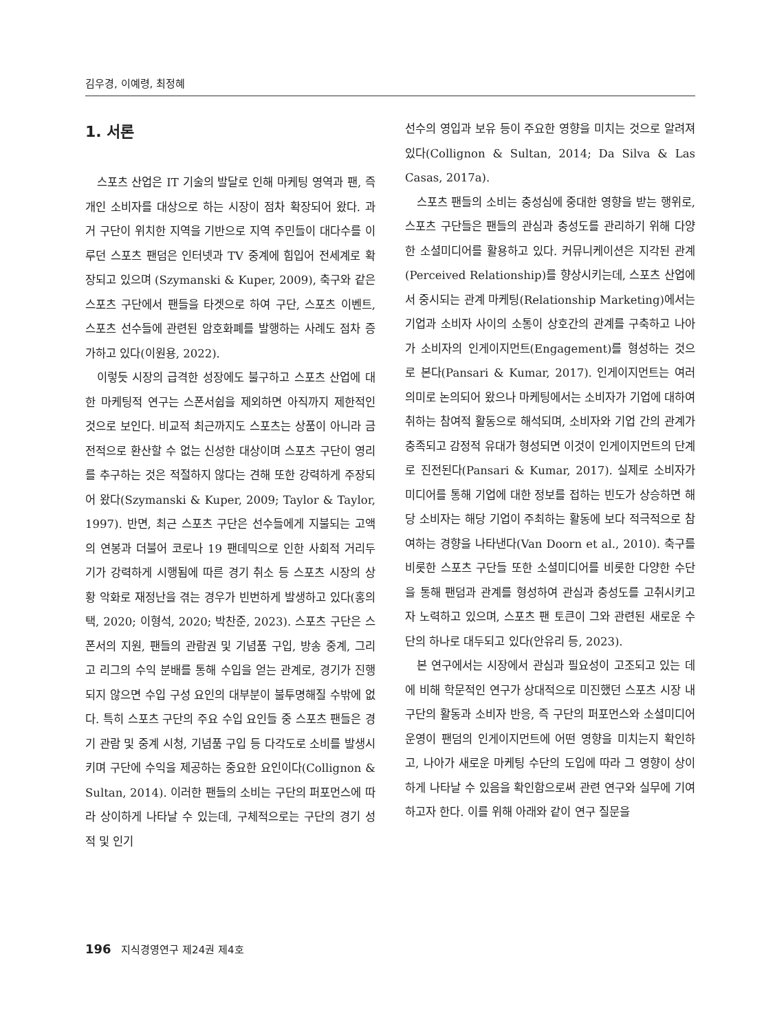김우경, 이예령, 최정혜
1. 서론
스포츠 산업은 IT 기술의 발달로 인해 마케팅 영역과 팬, 즉 개인 소비자를 대상으로 하는 시장이 점차 확장되어 왔다. 과거 구단이 위치한 지역을 기반으로 지역 주민들이 대다수를 이루던 스포츠 팬덤은 인터넷과 TV 중계에 힘입어 전세계로 확장되고 있으며 (Szymanski & Kuper, 2009), 축구와 같은 스포츠 구단에서 팬들을 타겟으로 하여 구단, 스포츠 이벤트, 스포츠 선수들에 관련된 암호화폐를 발행하는 사례도 점차 증가하고 있다(이원용, 2022).
이렇듯 시장의 급격한 성장에도 불구하고 스포츠 산업에 대한 마케팅적 연구는 스폰서쉽을 제외하면 아직까지 제한적인 것으로 보인다. 비교적 최근까지도 스포츠는 상품이 아니라 금전적으로 환산할 수 없는 신성한 대상이며 스포츠 구단이 영리를 추구하는 것은 적절하지 않다는 견해 또한 강력하게 주장되어 왔다(Szymanski & Kuper, 2009; Taylor & Taylor, 1997). 반면, 최근 스포츠 구단은 선수들에게 지불되는 고액의 연봉과 더불어 코로나 19 팬데믹으로 인한 사회적 거리두기가 강력하게 시행됨에 따른 경기 취소 등 스포츠 시장의 상황 악화로 재정난을 겪는 경우가 빈번하게 발생하고 있다(홍의택, 2020; 이형석, 2020; 박찬준, 2023). 스포츠 구단은 스폰서의 지원, 팬들의 관람권 및 기념품 구입, 방송 중계, 그리고 리그의 수익 분배를 통해 수입을 얻는 관계로, 경기가 진행되지 않으면 수입 구성 요인의 대부분이 불투명해질 수밖에 없다. 특히 스포츠 구단의 주요 수입 요인들 중 스포츠 팬들은 경기 관람 및 중계 시청, 기념품 구입 등 다각도로 소비를 발생시키며 구단에 수익을 제공하는 중요한 요인이다(Collignon & Sultan, 2014). 이러한 팬들의 소비는 구단의 퍼포먼스에 따라 상이하게 나타날 수 있는데, 구체적으로는 구단의 경기 성적 및 인기
선수의 영입과 보유 등이 주요한 영향을 미치는 것으로 알려져 있다(Collignon & Sultan, 2014; Da Silva & Las Casas, 2017a).
스포츠 팬들의 소비는 충성심에 중대한 영향을 받는 행위로, 스포츠 구단들은 팬들의 관심과 충성도를 관리하기 위해 다양한 소셜미디어를 활용하고 있다. 커뮤니케이션은 지각된 관계(Perceived Relationship)를 향상시키는데, 스포츠 산업에서 중시되는 관계 마케팅(Relationship Marketing)에서는 기업과 소비자 사이의 소통이 상호간의 관계를 구축하고 나아가 소비자의 인게이지먼트(Engagement)를 형성하는 것으로 본다(Pansari & Kumar, 2017). 인게이지먼트는 여러 의미로 논의되어 왔으나 마케팅에서는 소비자가 기업에 대하여 취하는 참여적 활동으로 해석되며, 소비자와 기업 간의 관계가 충족되고 감정적 유대가 형성되면 이것이 인게이지먼트의 단계로 진전된다(Pansari & Kumar, 2017). 실제로 소비자가 미디어를 통해 기업에 대한 정보를 접하는 빈도가 상승하면 해당 소비자는 해당 기업이 주최하는 활동에 보다 적극적으로 참여하는 경향을 나타낸다(Van Doorn et al., 2010). 축구를 비롯한 스포츠 구단들 또한 소셜미디어를 비롯한 다양한 수단을 통해 팬덤과 관계를 형성하여 관심과 충성도를 고취시키고자 노력하고 있으며, 스포츠 팬 토큰이 그와 관련된 새로운 수단의 하나로 대두되고 있다(안유리 등, 2023).
본 연구에서는 시장에서 관심과 필요성이 고조되고 있는 데에 비해 학문적인 연구가 상대적으로 미진했던 스포츠 시장 내 구단의 활동과 소비자 반응, 즉 구단의 퍼포먼스와 소셜미디어 운영이 팬덤의 인게이지먼트에 어떤 영향을 미치는지 확인하고, 나아가 새로운 마케팅 수단의 도입에 따라 그 영향이 상이하게 나타날 수 있음을 확인함으로써 관련 연구와 실무에 기여하고자 한다. 이를 위해 아래와 같이 연구 질문을
196 지식경영연구 제24권 제4호